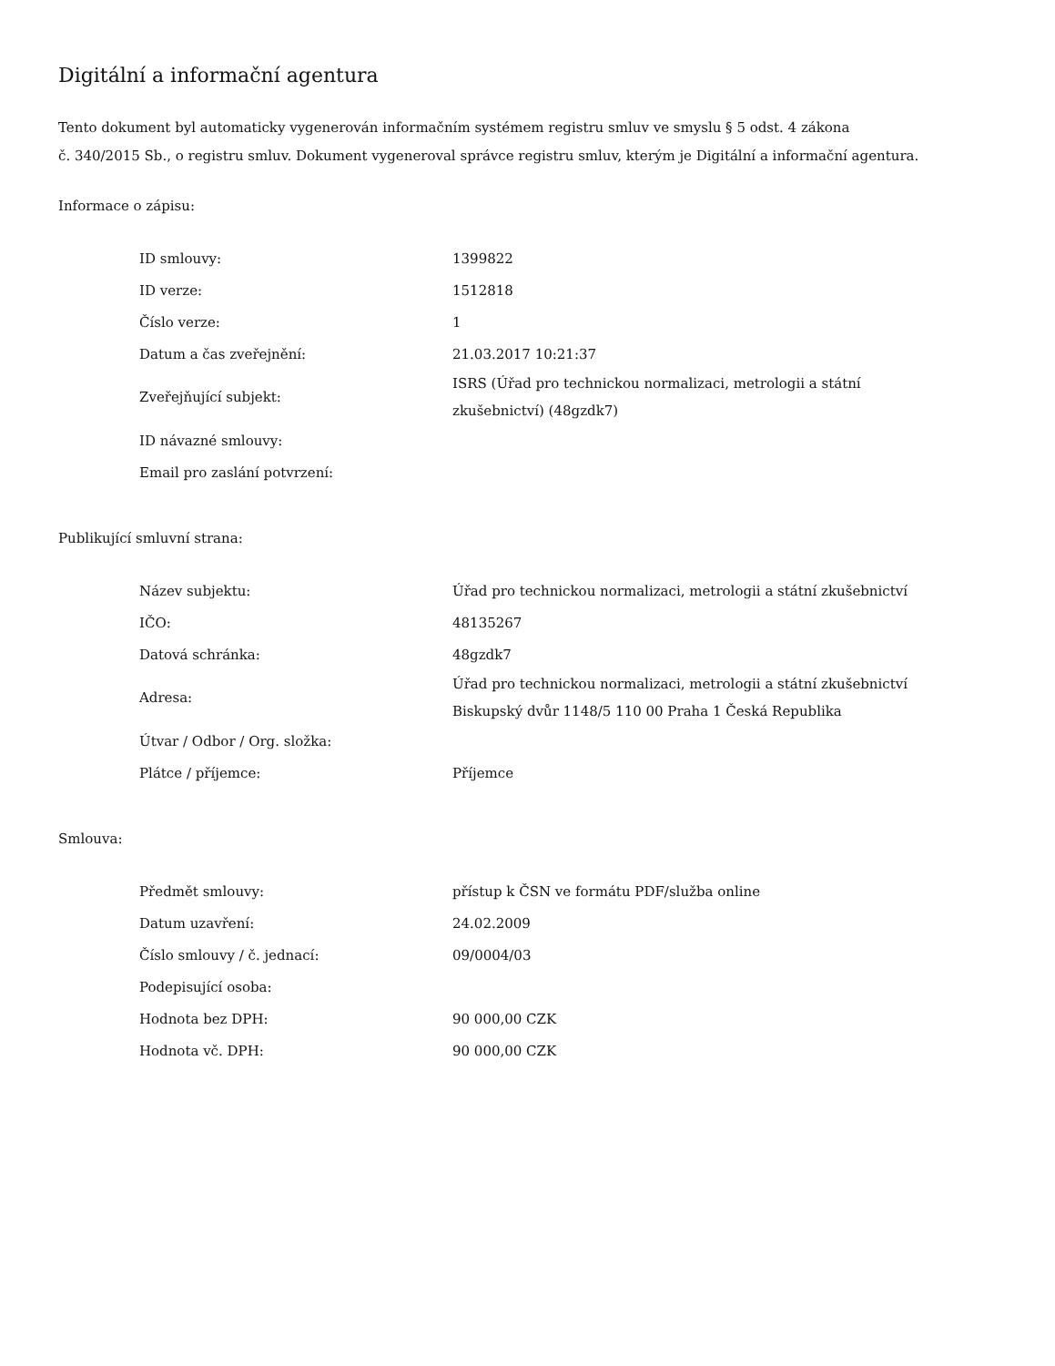Digitální a informační agentura
Tento dokument byl automaticky vygenerován informačním systémem registru smluv ve smyslu § 5 odst. 4 zákona
č. 340/2015 Sb., o registru smluv. Dokument vygeneroval správce registru smluv, kterým je Digitální a informační agentura.
Informace o zápisu:
| ID smlouvy: | 1399822 |
| ID verze: | 1512818 |
| Číslo verze: | 1 |
| Datum a čas zveřejnění: | 21.03.2017 10:21:37 |
| Zveřejňující subjekt: | ISRS (Úřad pro technickou normalizaci, metrologii a státní zkušebnictví) (48gzdk7) |
| ID návazné smlouvy: | |
| Email pro zaslání potvrzení: | |
Publikující smluvní strana:
| Název subjektu: | Úřad pro technickou normalizaci, metrologii a státní zkušebnictví |
| IČO: | 48135267 |
| Datová schránka: | 48gzdk7 |
| Adresa: | Úřad pro technickou normalizaci, metrologii a státní zkušebnictví Biskupský dvůr 1148/5 110 00 Praha 1 Česká Republika |
| Útvar / Odbor / Org. složka: | |
| Plátce / příjemce: | Příjemce |
Smlouva:
| Předmět smlouvy: | přístup k ČSN ve formátu PDF/služba online |
| Datum uzavření: | 24.02.2009 |
| Číslo smlouvy / č. jednací: | 09/0004/03 |
| Podepisující osoba: | |
| Hodnota bez DPH: | 90 000,00 CZK |
| Hodnota vč. DPH: | 90 000,00 CZK |